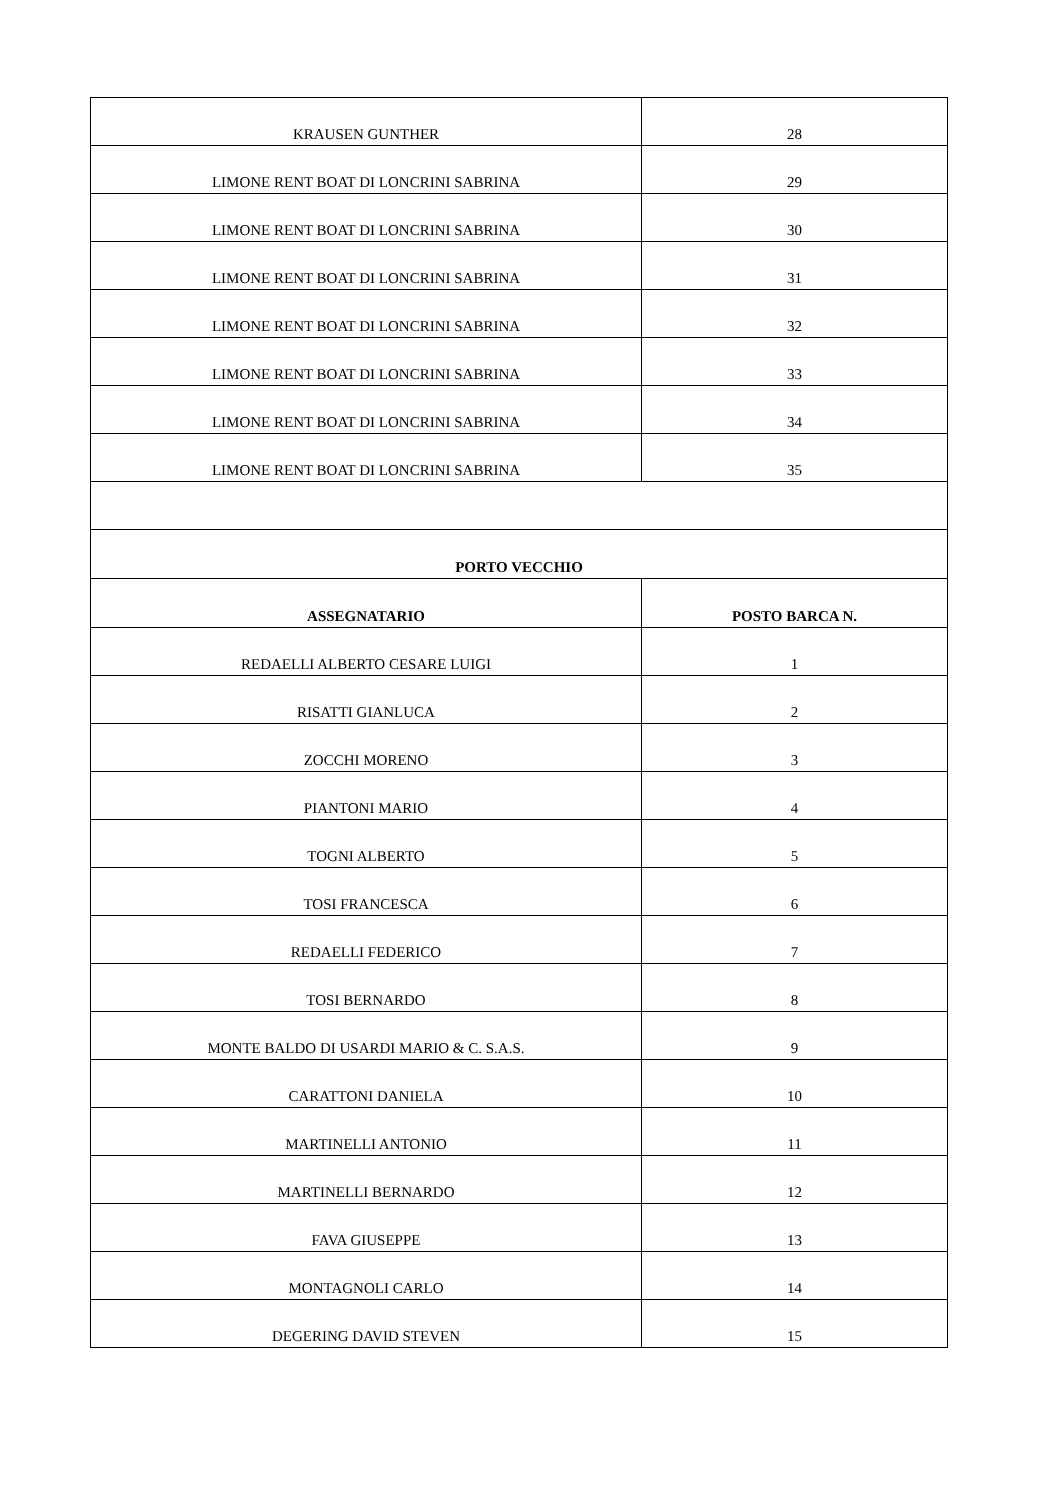| KRAUSEN GUNTHER | 28 |
| LIMONE RENT BOAT DI LONCRINI SABRINA | 29 |
| LIMONE RENT BOAT DI LONCRINI SABRINA | 30 |
| LIMONE RENT BOAT DI LONCRINI SABRINA | 31 |
| LIMONE RENT BOAT DI LONCRINI SABRINA | 32 |
| LIMONE RENT BOAT DI LONCRINI SABRINA | 33 |
| LIMONE RENT BOAT DI LONCRINI SABRINA | 34 |
| LIMONE RENT BOAT DI LONCRINI SABRINA | 35 |
| PORTO VECCHIO | |
| ASSEGNATARIO | POSTO BARCA N. |
| REDAELLI ALBERTO CESARE LUIGI | 1 |
| RISATTI GIANLUCA | 2 |
| ZOCCHI MORENO | 3 |
| PIANTONI MARIO | 4 |
| TOGNI ALBERTO | 5 |
| TOSI FRANCESCA | 6 |
| REDAELLI FEDERICO | 7 |
| TOSI BERNARDO | 8 |
| MONTE BALDO DI USARDI MARIO & C. S.A.S. | 9 |
| CARATTONI DANIELA | 10 |
| MARTINELLI ANTONIO | 11 |
| MARTINELLI BERNARDO | 12 |
| FAVA GIUSEPPE | 13 |
| MONTAGNOLI CARLO | 14 |
| DEGERING DAVID STEVEN | 15 |